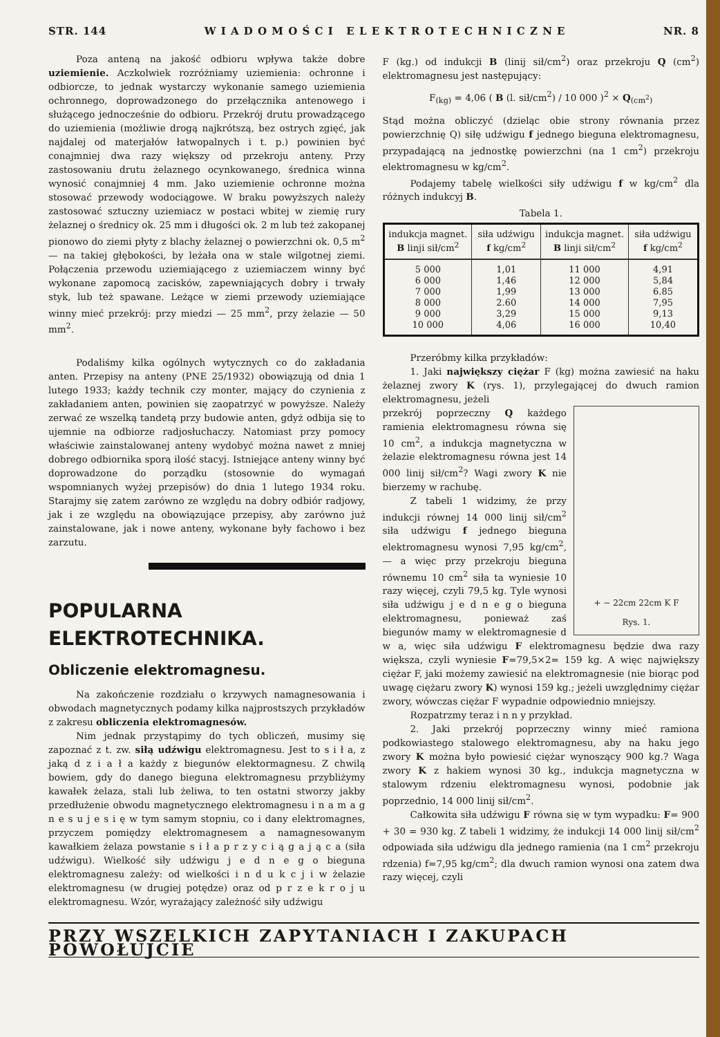STR. 144 W I A D O M O Ś C I E L E K T R O T E C H N I C Z N E NR. 8
Poza anteną na jakość odbioru wpływa także dobre uziemienie. Aczkolwiek rozróżniamy uziemienia: ochronne i odbiorcze, to jednak wystarczy wykonanie samego uziemienia ochronnego, doprowadzonego do przełącznika antenowego i służącego jednocześnie do odbioru. Przekrój drutu prowadzącego do uziemienia (możliwie drogą najkrótszą, bez ostrych zgięć, jak najdalej od materjałów łatwopalnych i t. p.) powinien być conajmniej dwa razy większy od przekroju anteny. Przy zastosowaniu drutu żelaznego ocynkowanego, średnica winna wynosić conajmniej 4 mm. Jako uziemienie ochronne można stosować przewody wodociągowe. W braku powyższych należy zastosować sztuczny uziemiacz w postaci wbitej w ziemię rury żelaznej o średnicy ok. 25 mm i długości ok. 2 m lub też zakopanej pionowo do ziemi płyty z blachy żelaznej o powierzchni ok. 0,5 m<sup>2</sup> — na takiej głębokości, by leżała ona w stale wilgotnej ziemi. Połączenia przewodu uziemiającego z uziemiaczem winny być wykonane zapomocą zacisków, zapewniających dobry i trwały styk, lub też spawane. Leżące w ziemi przewody uziemiające winny mieć przekrój: przy miedzi — 25 mm<sup>2</sup>, przy żelazie — 50 mm<sup>2</sup>.
Podaliśmy kilka ogólnych wytycznych co do zakładania anten. Przepisy na anteny (PNE 25/1932) obowiązują od dnia 1 lutego 1933; każdy technik czy monter, mający do czynienia z zakładaniem anten, powinien się zaopatrzyć w powyższe. Należy zerwać ze wszelką tandetą przy budowie anten, gdyż odbija się to ujemnie na odbiorze radjosłuchaczy. Natomiast przy pomocy właściwie zainstalowanej anteny wydobyć można nawet z mniej dobrego odbiornika sporą ilość stacyj. Istniejące anteny winny być doprowadzone do porządku (stosownie do wymagań wspomnianych wyżej przepisów) do dnia 1 lutego 1934 roku. Starajmy się zatem zarówno ze względu na dobry odbiór radjowy, jak i ze względu na obowiązujące przepisy, aby zarówno już zainstalowane, jak i nowe anteny, wykonane były fachowo i bez zarzutu.
POPULARNA
ELEKTROTECHNIKA.
Obliczenie elektromagnesu.
Na zakończenie rozdziału o krzywych namagnesowania i obwodach magnetycznych podamy kilka najprostszych przykładów z zakresu obliczenia elektromagnesów.
Nim jednak przystąpimy do tych obliczeń, musimy się zapoznać z t. zw. siłą udźwigu elektromagnesu. Jest to s i ł a, z jaką d z i a ł a każdy z biegunów elektormagnesu. Z chwilą bowiem, gdy do danego bieguna elektromagnesu przybliżymy kawałek żelaza, stali lub żeliwa, to ten ostatni stworzy jakby przedłużenie obwodu magnetycznego elektromagnesu i n a m a g n e s u j e s i ę w tym samym stopniu, co i dany elektromagnes, przyczem pomiędzy elektromagnesem a namagnesowanym kawałkiem żelaza powstanie s i ł a p r z y c i ą g a j ą c a (siła udźwigu). Wielkość siły udźwigu j e d n e g o bieguna elektromagnesu zależy: od wielkości i n d u k c j i w żelazie elektromagnesu (w drugiej potędze) oraz od p r z e k r o j u elektromagnesu. Wzór, wyrażający zależność siły udźwigu
F (kg.) od indukcji B (linij sił/cm<sup>2</sup>) oraz przekroju Q (cm<sup>2</sup>) elektromagnesu jest następujący:
F<sub>(kg)</sub> = 4,06 ( B (l. sił/cm<sup>2</sup>) / 10 000 )<sup>2</sup> × Q<sub>(cm<sup>2</sup>)</sub>
Stąd można obliczyć (dzieląc obie strony równania przez powierzchnię Q) siłę udźwigu f jednego bieguna elektromagnesu, przypadającą na jednostkę powierzchni (na 1 cm<sup>2</sup>) przekroju elektromagnesu w kg/cm<sup>2</sup>.
Podajemy tabelę wielkości siły udźwigu f w kg/cm<sup>2</sup> dla różnych indukcyj B.
Tabela 1.
| indukcja magnet. B linji sił/cm<sup>2</sup> | siła udźwigu f kg/cm<sup>2</sup> | indukcja magnet. B linji sił/cm<sup>2</sup> | siła udźwigu f kg/cm<sup>2</sup> |
| --- | --- | --- | --- |
| 5 000 6 000 7 000 8 000 9 000 10 000 | 1,01 1,46 1,99 2.60 3,29 4,06 | 11 000 12 000 13 000 14 000 15 000 16 000 | 4,91 5,84 6.85 7,95 9,13 10,40 |
Przeróbmy kilka przykładów:
1. Jaki największy ciężar F (kg) można zawiesić na haku żelaznej zwory K (rys. 1), przylegającej do dwuch ramion elektromagnesu, jeżeli
+ − 22cm 22cm K F
Rys. 1.
przekrój poprzeczny Q każdego ramienia elektromagnesu równa się 10 cm<sup>2</sup>, a indukcja magnetyczna w żelazie elektromagnesu równa jest 14 000 linij sił/cm<sup>2</sup>? Wagi zwory K nie bierzemy w rachubę.
Z tabeli 1 widzimy, że przy indukcji równej 14 000 linij sił/cm<sup>2</sup> siła udźwigu f jednego bieguna elektromagnesu wynosi 7,95 kg/cm<sup>2</sup>, — a więc przy przekroju bieguna równemu 10 cm<sup>2</sup> siła ta wyniesie 10 razy więcej, czyli 79,5 kg. Tyle wynosi siła udźwigu j e d n e g o bieguna elektromagnesu, ponieważ zaś biegunów mamy w elektromagnesie d w a, więc siła udźwigu F elektromagnesu będzie dwa razy większa, czyli wyniesie F=79,5×2= 159 kg. A więc największy ciężar F, jaki możemy zawiesić na elektromagnesie (nie biorąc pod uwagę ciężaru zwory K) wynosi 159 kg.; jeżeli uwzględnimy ciężar zwory, wówczas ciężar F wypadnie odpowiednio mniejszy.
Rozpatrzmy teraz i n n y przykład.
2. Jaki przekrój poprzeczny winny mieć ramiona podkowiastego stalowego elektromagnesu, aby na haku jego zwory K można było powiesić ciężar wynoszący 900 kg.? Waga zwory K z hakiem wynosi 30 kg., indukcja magnetyczna w stalowym rdzeniu elektromagnesu wynosi, podobnie jak poprzednio, 14 000 linij sił/cm<sup>2</sup>.
Całkowita siła udźwigu F równa się w tym wypadku: F= 900 + 30 = 930 kg. Z tabeli 1 widzimy, że indukcji 14 000 linij sił/cm<sup>2</sup> odpowiada siła udźwigu dla jednego ramienia (na 1 cm<sup>2</sup> przekroju rdzenia) f=7,95 kg/cm<sup>2</sup>; dla dwuch ramion wynosi ona zatem dwa razy więcej, czyli
PRZY WSZELKICH ZAPYTANIACH I ZAKUPACH POWOŁUJCIE